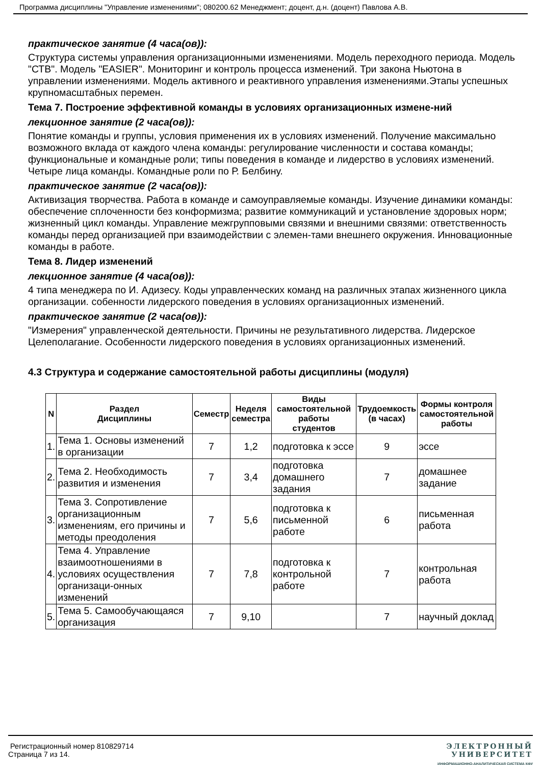Программа дисциплины "Управление изменениями"; 080200.62 Менеджмент; доцент, д.н. (доцент) Павлова А.В.
практическое занятие (4 часа(ов)):
Структура системы управления организационными изменениями. Модель переходного периода. Модель "СТВ". Модель "EASIER". Мониторинг и контроль процесса изменений. Три закона Ньютона в управлении изменениями. Модель активного и реактивного управления изменениями.Этапы успешных крупномасштабных перемен.
Тема 7. Построение эффективной команды в условиях организационных измене-ний
лекционное занятие (2 часа(ов)):
Понятие команды и группы, условия применения их в условиях изменений. Получение максимально возможного вклада от каждого члена команды: регулирование численности и состава команды; функциональные и командные роли; типы поведения в команде и лидерство в условиях изменений. Четыре лица команды. Командные роли по Р. Белбину.
практическое занятие (2 часа(ов)):
Активизация творчества. Работа в команде и самоуправляемые команды. Изучение динамики команды: обеспечение сплоченности без конформизма; развитие коммуникаций и установление здоровых норм; жизненный цикл команды. Управление межгрупповыми связями и внешними связями: ответственность команды перед организацией при взаимодействии с элемен-тами внешнего окружения. Инновационные команды в работе.
Тема 8. Лидер изменений
лекционное занятие (4 часа(ов)):
4 типа менеджера по И. Адизесу. Коды управленческих команд на различных этапах жизненного цикла организации. собенности лидерского поведения в условиях организационных изменений.
практическое занятие (2 часа(ов)):
"Измерения" управленческой деятельности. Причины не результативного лидерства. Лидерское Целеполагание. Особенности лидерского поведения в условиях организационных изменений.
4.3 Структура и содержание самостоятельной работы дисциплины (модуля)
| N | Раздел Дисциплины | Семестр | Неделя семестра | Виды самостоятельной работы студентов | Трудоемкость (в часах) | Формы контроля самостоятельной работы |
| --- | --- | --- | --- | --- | --- | --- |
| 1. | Тема 1. Основы изменений в организации | 7 | 1,2 | подготовка к эссе | 9 | эссе |
| 2. | Тема 2. Необходимость развития и изменения | 7 | 3,4 | подготовка домашнего задания | 7 | домашнее задание |
| 3. | Тема 3. Сопротивление организационным изменениям, его причины и методы преодоления | 7 | 5,6 | подготовка к письменной работе | 6 | письменная работа |
| 4. | Тема 4. Управление взаимоотношениями в условиях осуществления организаци-онных изменений | 7 | 7,8 | подготовка к контрольной работе | 7 | контрольная работа |
| 5. | Тема 5. Самообучающаяся организация | 7 | 9,10 | | 7 | научный доклад |
Регистрационный номер 810829714
Страница 7 из 14.
ЭЛЕКТРОННЫЙ
УНИВЕРСИТЕТ
ИНФОРМАЦИОННО-АНАЛИТИЧЕСКАЯ СИСТЕМА КФУ